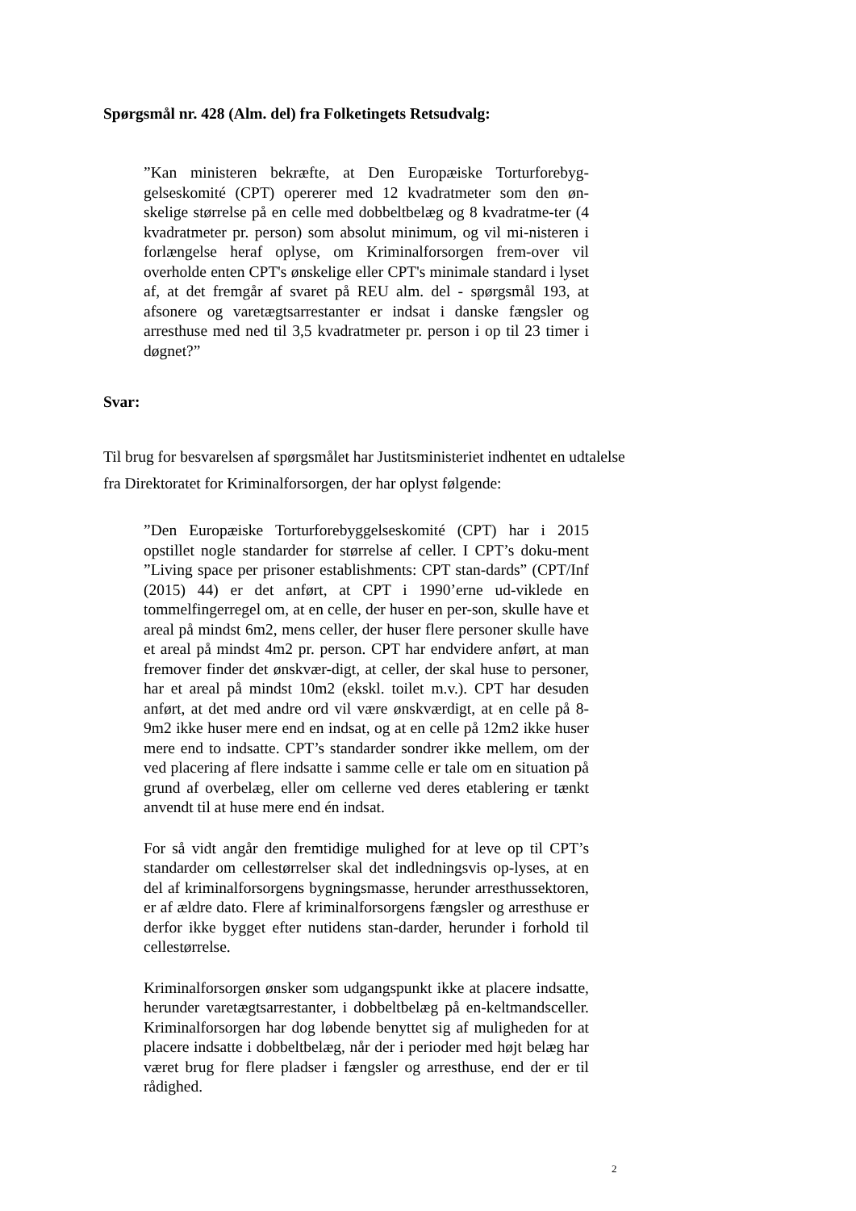Spørgsmål nr. 428 (Alm. del) fra Folketingets Retsudvalg:
”Kan ministeren bekræfte, at Den Europæiske Torturforebyg-gelseskomité (CPT) opererer med 12 kvadratmeter som den øn-skelige størrelse på en celle med dobbeltbelæg og 8 kvadratme-ter (4 kvadratmeter pr. person) som absolut minimum, og vil mi-nisteren i forlængelse heraf oplyse, om Kriminalforsorgen frem-over vil overholde enten CPT's ønskelige eller CPT's minimale standard i lyset af, at det fremgår af svaret på REU alm. del - spørgsmål 193, at afsonere og varetægtsarrestanter er indsat i danske fængsler og arresthuse med ned til 3,5 kvadratmeter pr. person i op til 23 timer i døgnet?”
Svar:
Til brug for besvarelsen af spørgsmålet har Justitsministeriet indhentet en udtalelse fra Direktoratet for Kriminalforsorgen, der har oplyst følgende:
”Den Europæiske Torturforebyggelseskomité (CPT) har i 2015 opstillet nogle standarder for størrelse af celler. I CPT’s doku-ment ”Living space per prisoner establishments: CPT stan-dards” (CPT/Inf (2015) 44) er det anført, at CPT i 1990’erne ud-viklede en tommelfingerregel om, at en celle, der huser en per-son, skulle have et areal på mindst 6m2, mens celler, der huser flere personer skulle have et areal på mindst 4m2 pr. person. CPT har endvidere anført, at man fremover finder det ønskvær-digt, at celler, der skal huse to personer, har et areal på mindst 10m2 (ekskl. toilet m.v.). CPT har desuden anført, at det med andre ord vil være ønskværdigt, at en celle på 8-9m2 ikke huser mere end en indsat, og at en celle på 12m2 ikke huser mere end to indsatte. CPT’s standarder sondrer ikke mellem, om der ved placering af flere indsatte i samme celle er tale om en situation på grund af overbelæg, eller om cellerne ved deres etablering er tænkt anvendt til at huse mere end én indsat.
For så vidt angår den fremtidige mulighed for at leve op til CPT’s standarder om cellestørrelser skal det indledningsvis op-lyses, at en del af kriminalforsorgens bygningsmasse, herunder arresthussektoren, er af ældre dato. Flere af kriminalforsorgens fængsler og arresthuse er derfor ikke bygget efter nutidens stan-darder, herunder i forhold til cellestørrelse.
Kriminalforsorgen ønsker som udgangspunkt ikke at placere indsatte, herunder varetægtsarrestanter, i dobbeltbelæg på en-keltmandsceller. Kriminalforsorgen har dog løbende benyttet sig af muligheden for at placere indsatte i dobbeltbelæg, når der i perioder med højt belæg har været brug for flere pladser i fængsler og arresthuse, end der er til rådighed.
2